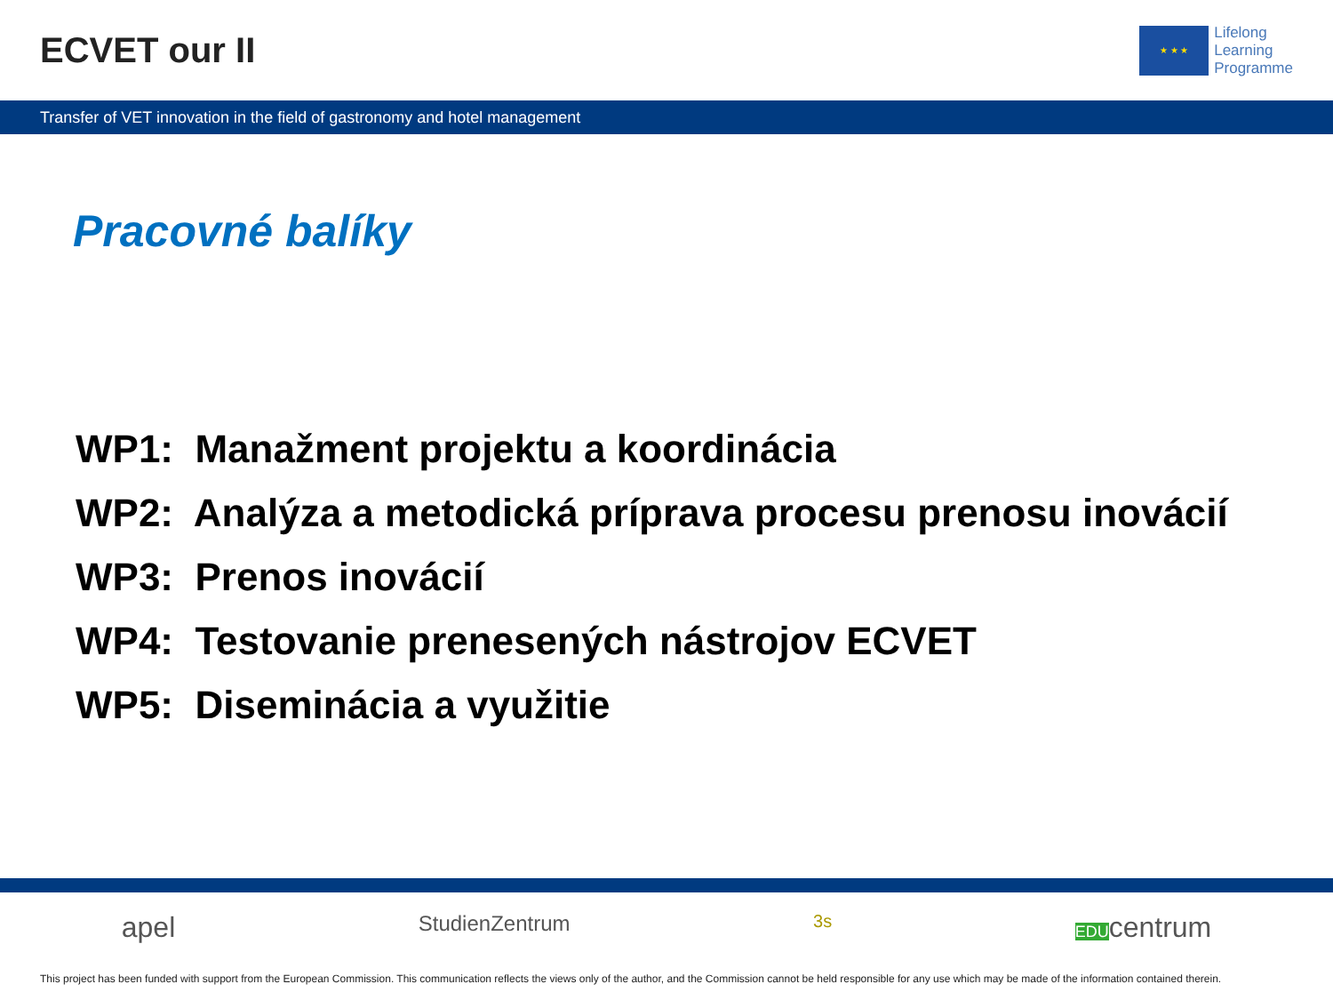ECVET our II
★ ★ ★
Lifelong
Learning
Programme
Transfer of VET innovation in the field of gastronomy and hotel management
Pracovné balíky
WP1: Manažment projektu a koordinácia
WP2: Analýza a metodická príprava procesu prenosu inovácií
WP3: Prenos inovácií
WP4: Testovanie prenesených nástrojov ECVET
WP5: Diseminácia a využitie
apel StudienZentrum 3s EDUcentrum
This project has been funded with support from the European Commission. This communication reflects the views only of the author, and the Commission cannot be held responsible for any use which may be made of the information contained therein.